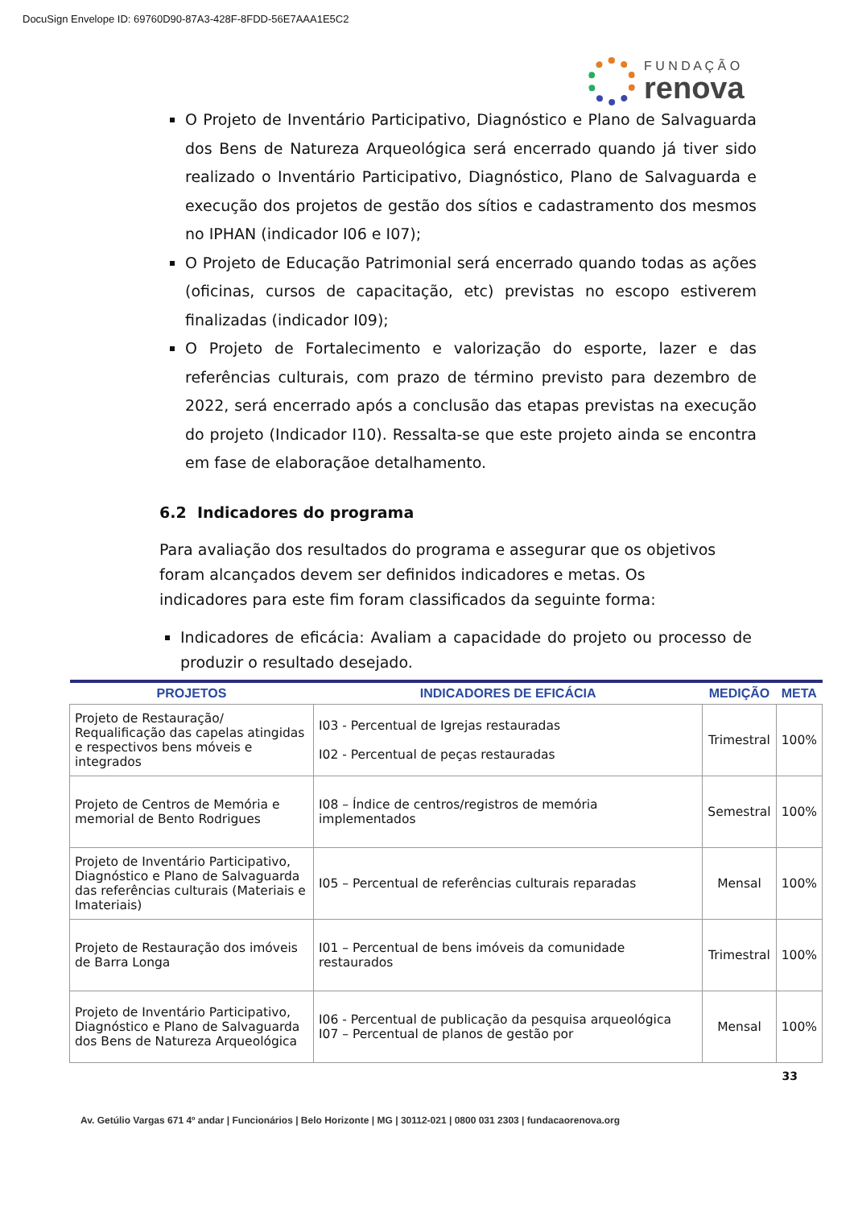DocuSign Envelope ID: 69760D90-87A3-428F-8FDD-56E7AAA1E5C2
F U N D A Ç Ã O
renova
O Projeto de Inventário Participativo, Diagnóstico e Plano de Salvaguarda dos Bens de Natureza Arqueológica será encerrado quando já tiver sido realizado o Inventário Participativo, Diagnóstico, Plano de Salvaguarda e execução dos projetos de gestão dos sítios e cadastramento dos mesmos no IPHAN (indicador I06 e I07);
O Projeto de Educação Patrimonial será encerrado quando todas as ações (oficinas, cursos de capacitação, etc) previstas no escopo estiverem finalizadas (indicador I09);
O Projeto de Fortalecimento e valorização do esporte, lazer e das referências culturais, com prazo de término previsto para dezembro de 2022, será encerrado após a conclusão das etapas previstas na execução do projeto (Indicador I10). Ressalta-se que este projeto ainda se encontra em fase de elaboraçãoe detalhamento.
6.2 Indicadores do programa
Para avaliação dos resultados do programa e assegurar que os objetivos foram alcançados devem ser definidos indicadores e metas. Os indicadores para este fim foram classificados da seguinte forma:
Indicadores de eficácia: Avaliam a capacidade do projeto ou processo de produzir o resultado desejado.
| PROJETOS | INDICADORES DE EFICÁCIA | MEDIÇÃO | META |
| --- | --- | --- | --- |
| Projeto de Restauração/ Requalificação das capelas atingidas e respectivos bens móveis e integrados | I03 - Percentual de Igrejas restauradas I02 - Percentual de peças restauradas | Trimestral | 100% |
| Projeto de Centros de Memória e memorial de Bento Rodrigues | I08 – Índice de centros/registros de memória implementados | Semestral | 100% |
| Projeto de Inventário Participativo, Diagnóstico e Plano de Salvaguarda das referências culturais (Materiais e Imateriais) | I05 – Percentual de referências culturais reparadas | Mensal | 100% |
| Projeto de Restauração dos imóveis de Barra Longa | I01 – Percentual de bens imóveis da comunidade restaurados | Trimestral | 100% |
| Projeto de Inventário Participativo, Diagnóstico e Plano de Salvaguarda dos Bens de Natureza Arqueológica | I06 - Percentual de publicação da pesquisa arqueológica I07 – Percentual de planos de gestão por | Mensal | 100% |
33
Av. Getúlio Vargas 671 4º andar | Funcionários | Belo Horizonte | MG | 30112-021 | 0800 031 2303 | fundacaorenova.org